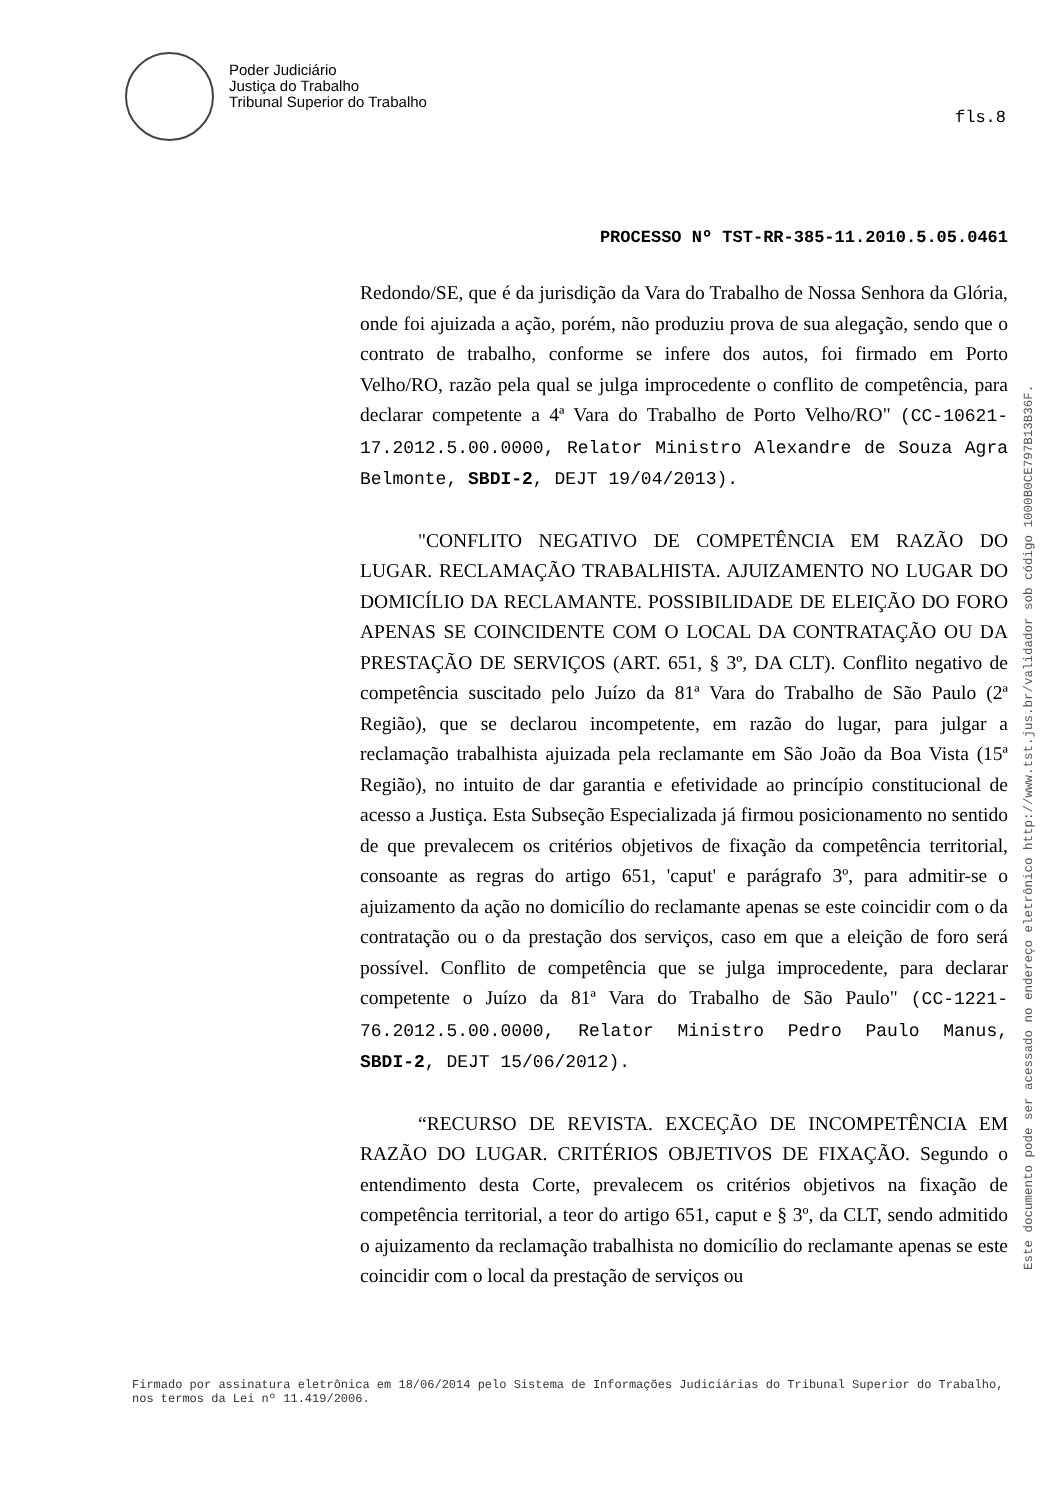Poder Judiciário
Justiça do Trabalho
Tribunal Superior do Trabalho
fls.8
PROCESSO Nº TST-RR-385-11.2010.5.05.0461
Redondo/SE, que é da jurisdição da Vara do Trabalho de Nossa Senhora da Glória, onde foi ajuizada a ação, porém, não produziu prova de sua alegação, sendo que o contrato de trabalho, conforme se infere dos autos, foi firmado em Porto Velho/RO, razão pela qual se julga improcedente o conflito de competência, para declarar competente a 4ª Vara do Trabalho de Porto Velho/RO" (CC-10621-17.2012.5.00.0000, Relator Ministro Alexandre de Souza Agra Belmonte, SBDI-2, DEJT 19/04/2013).
"CONFLITO NEGATIVO DE COMPETÊNCIA EM RAZÃO DO LUGAR. RECLAMAÇÃO TRABALHISTA. AJUIZAMENTO NO LUGAR DO DOMICÍLIO DA RECLAMANTE. POSSIBILIDADE DE ELEIÇÃO DO FORO APENAS SE COINCIDENTE COM O LOCAL DA CONTRATAÇÃO OU DA PRESTAÇÃO DE SERVIÇOS (ART. 651, § 3º, DA CLT). Conflito negativo de competência suscitado pelo Juízo da 81ª Vara do Trabalho de São Paulo (2ª Região), que se declarou incompetente, em razão do lugar, para julgar a reclamação trabalhista ajuizada pela reclamante em São João da Boa Vista (15ª Região), no intuito de dar garantia e efetividade ao princípio constitucional de acesso a Justiça. Esta Subseção Especializada já firmou posicionamento no sentido de que prevalecem os critérios objetivos de fixação da competência territorial, consoante as regras do artigo 651, 'caput' e parágrafo 3º, para admitir-se o ajuizamento da ação no domicílio do reclamante apenas se este coincidir com o da contratação ou o da prestação dos serviços, caso em que a eleição de foro será possível. Conflito de competência que se julga improcedente, para declarar competente o Juízo da 81ª Vara do Trabalho de São Paulo" (CC-1221-76.2012.5.00.0000, Relator Ministro Pedro Paulo Manus, SBDI-2, DEJT 15/06/2012).
“RECURSO DE REVISTA. EXCEÇÃO DE INCOMPETÊNCIA EM RAZÃO DO LUGAR. CRITÉRIOS OBJETIVOS DE FIXAÇÃO. Segundo o entendimento desta Corte, prevalecem os critérios objetivos na fixação de competência territorial, a teor do artigo 651, caput e § 3º, da CLT, sendo admitido o ajuizamento da reclamação trabalhista no domicílio do reclamante apenas se este coincidir com o local da prestação de serviços ou
Este documento pode ser acessado no endereço eletrônico http://www.tst.jus.br/validador sob código 1000B0CE797B13B36F.
Firmado por assinatura eletrônica em 18/06/2014 pelo Sistema de Informações Judiciárias do Tribunal Superior do Trabalho, nos termos da Lei nº 11.419/2006.